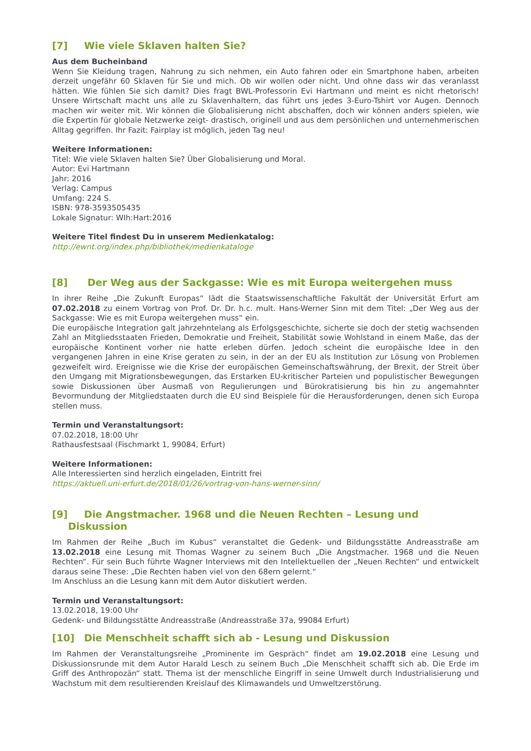[7] Wie viele Sklaven halten Sie?
Aus dem Bucheinband
Wenn Sie Kleidung tragen, Nahrung zu sich nehmen, ein Auto fahren oder ein Smartphone haben, arbeiten derzeit ungefähr 60 Sklaven für Sie und mich. Ob wir wollen oder nicht. Und ohne dass wir das veranlasst hätten. Wie fühlen Sie sich damit? Dies fragt BWL-Professorin Evi Hartmann und meint es nicht rhetorisch! Unsere Wirtschaft macht uns alle zu Sklavenhaltern, das führt uns jedes 3-Euro-Tshirt vor Augen. Dennoch machen wir weiter mit. Wir können die Globalisierung nicht abschaffen, doch wir können anders spielen, wie die Expertin für globale Netzwerke zeigt- drastisch, originell und aus dem persönlichen und unternehmerischen Alltag gegriffen. Ihr Fazit: Fairplay ist möglich, jeden Tag neu!
Weitere Informationen:
Titel: Wie viele Sklaven halten Sie? Über Globalisierung und Moral.
Autor: Evi Hartmann
Jahr: 2016
Verlag: Campus
Umfang: 224 S.
ISBN: 978-3593505435
Lokale Signatur: WIh:Hart:2016
Weitere Titel findest Du in unserem Medienkatalog:
http://ewnt.org/index.php/bibliothek/medienkataloge
[8] Der Weg aus der Sackgasse: Wie es mit Europa weitergehen muss
In ihrer Reihe „Die Zukunft Europas“ lädt die Staatswissenschaftliche Fakultät der Universität Erfurt am 07.02.2018 zu einem Vortrag von Prof. Dr. Dr. h.c. mult. Hans-Werner Sinn mit dem Titel: „Der Weg aus der Sackgasse: Wie es mit Europa weitergehen muss“ ein.
Die europäische Integration galt jahrzehntelang als Erfolgsgeschichte, sicherte sie doch der stetig wachsenden Zahl an Mitgliedsstaaten Frieden, Demokratie und Freiheit, Stabilität sowie Wohlstand in einem Maße, das der europäische Kontinent vorher nie hatte erleben dürfen. Jedoch scheint die europäische Idee in den vergangenen Jahren in eine Krise geraten zu sein, in der an der EU als Institution zur Lösung von Problemen gezweifelt wird. Ereignisse wie die Krise der europäischen Gemeinschaftswährung, der Brexit, der Streit über den Umgang mit Migrationsbewegungen, das Erstarken EU-kritischer Parteien und populistischer Bewegungen sowie Diskussionen über Ausmaß von Regulierungen und Bürokratisierung bis hin zu angemahnter Bevormundung der Mitgliedstaaten durch die EU sind Beispiele für die Herausforderungen, denen sich Europa stellen muss.
Termin und Veranstaltungsort:
07.02.2018, 18:00 Uhr
Rathausfestsaal (Fischmarkt 1, 99084, Erfurt)
Weitere Informationen:
Alle Interessierten sind herzlich eingeladen, Eintritt frei
https://aktuell.uni-erfurt.de/2018/01/26/vortrag-von-hans-werner-sinn/
[9] Die Angstmacher. 1968 und die Neuen Rechten – Lesung und
Diskussion
Im Rahmen der Reihe „Buch im Kubus“ veranstaltet die Gedenk- und Bildungsstätte Andreasstraße am 13.02.2018 eine Lesung mit Thomas Wagner zu seinem Buch „Die Angstmacher. 1968 und die Neuen Rechten“. Für sein Buch führte Wagner Interviews mit den Intellektuellen der „Neuen Rechten“ und entwickelt daraus seine These: „Die Rechten haben viel von den 68ern gelernt.“
Im Anschluss an die Lesung kann mit dem Autor diskutiert werden.
Termin und Veranstaltungsort:
13.02.2018, 19:00 Uhr
Gedenk- und Bildungsstätte Andreasstraße (Andreasstraße 37a, 99084 Erfurt)
[10] Die Menschheit schafft sich ab - Lesung und Diskussion
Im Rahmen der Veranstaltungsreihe „Prominente im Gespräch“ findet am 19.02.2018 eine Lesung und Diskussionsrunde mit dem Autor Harald Lesch zu seinem Buch „Die Menschheit schafft sich ab. Die Erde im Griff des Anthropozän“ statt. Thema ist der menschliche Eingriff in seine Umwelt durch Industrialisierung und Wachstum mit dem resultierenden Kreislauf des Klimawandels und Umweltzerstörung.